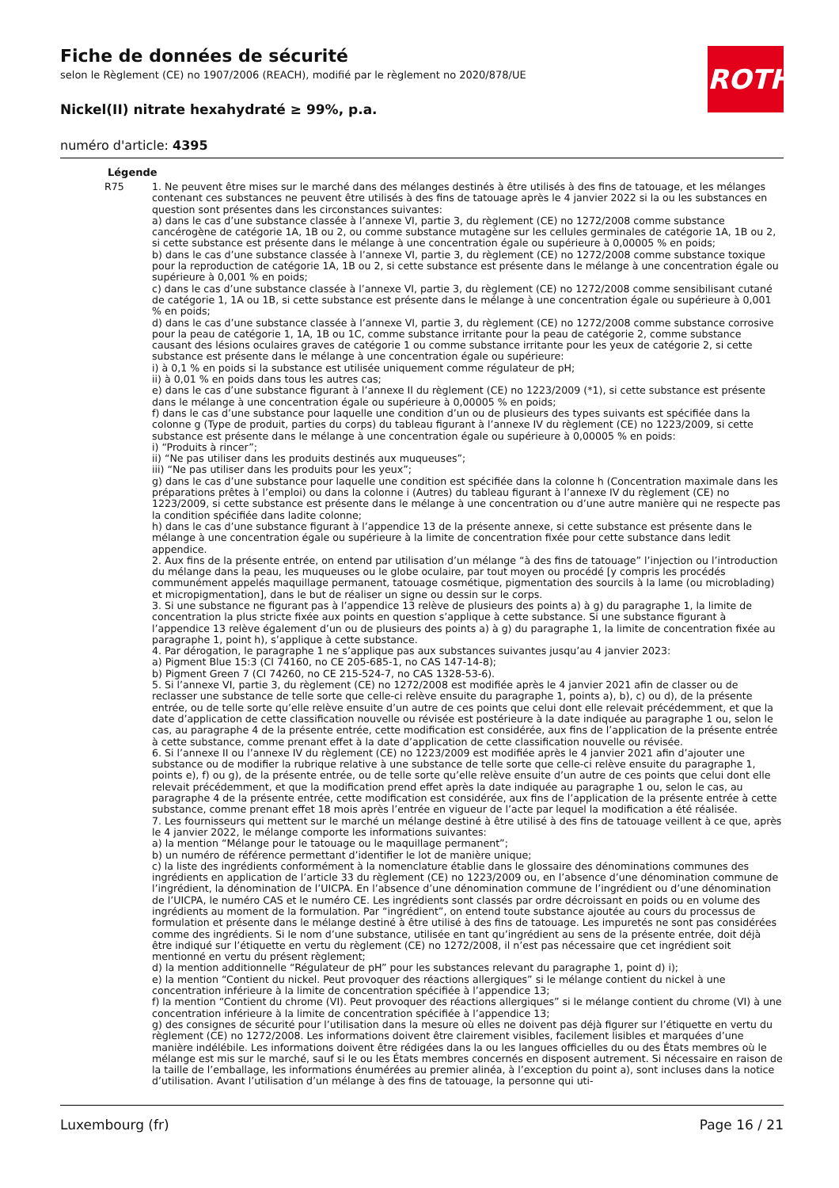ROTH
Fiche de données de sécurité
selon le Règlement (CE) no 1907/2006 (REACH), modifié par le règlement no 2020/878/UE
Nickel(II) nitrate hexahydraté ≥ 99%, p.a.
numéro d'article: 4395
Légende
| R75 | 1. Ne peuvent être mises sur le marché dans des mélanges destinés à être utilisés à des fins de tatouage, et les mélanges contenant ces substances ne peuvent être utilisés à des fins de tatouage après le 4 janvier 2022 si la ou les substances en question sont présentes dans les circonstances suivantes: a) dans le cas d’une substance classée à l’annexe VI, partie 3, du règlement (CE) no 1272/2008 comme substance cancérogène de catégorie 1A, 1B ou 2, ou comme substance mutagène sur les cellules germinales de catégorie 1A, 1B ou 2, si cette substance est présente dans le mélange à une concentration égale ou supérieure à 0,00005 % en poids; b) dans le cas d’une substance classée à l’annexe VI, partie 3, du règlement (CE) no 1272/2008 comme substance toxique pour la reproduction de catégorie 1A, 1B ou 2, si cette substance est présente dans le mélange à une concentration égale ou supérieure à 0,001 % en poids; c) dans le cas d’une substance classée à l’annexe VI, partie 3, du règlement (CE) no 1272/2008 comme sensibilisant cutané de catégorie 1, 1A ou 1B, si cette substance est présente dans le mélange à une concentration égale ou supérieure à 0,001 % en poids; d) dans le cas d’une substance classée à l’annexe VI, partie 3, du règlement (CE) no 1272/2008 comme substance corrosive pour la peau de catégorie 1, 1A, 1B ou 1C, comme substance irritante pour la peau de catégorie 2, comme substance causant des lésions oculaires graves de catégorie 1 ou comme substance irritante pour les yeux de catégorie 2, si cette substance est présente dans le mélange à une concentration égale ou supérieure: i) à 0,1 % en poids si la substance est utilisée uniquement comme régulateur de pH; ii) à 0,01 % en poids dans tous les autres cas; e) dans le cas d’une substance figurant à l’annexe II du règlement (CE) no 1223/2009 (*1), si cette substance est présente dans le mélange à une concentration égale ou supérieure à 0,00005 % en poids; f) dans le cas d’une substance pour laquelle une condition d’un ou de plusieurs des types suivants est spécifiée dans la colonne g (Type de produit, parties du corps) du tableau figurant à l’annexe IV du règlement (CE) no 1223/2009, si cette substance est présente dans le mélange à une concentration égale ou supérieure à 0,00005 % en poids: i) “Produits à rincer”; ii) “Ne pas utiliser dans les produits destinés aux muqueuses”; iii) “Ne pas utiliser dans les produits pour les yeux”; g) dans le cas d’une substance pour laquelle une condition est spécifiée dans la colonne h (Concentration maximale dans les préparations prêtes à l’emploi) ou dans la colonne i (Autres) du tableau figurant à l’annexe IV du règlement (CE) no 1223/2009, si cette substance est présente dans le mélange à une concentration ou d’une autre manière qui ne respecte pas la condition spécifiée dans ladite colonne; h) dans le cas d’une substance figurant à l’appendice 13 de la présente annexe, si cette substance est présente dans le mélange à une concentration égale ou supérieure à la limite de concentration fixée pour cette substance dans ledit appendice. 2. Aux fins de la présente entrée, on entend par utilisation d’un mélange “à des fins de tatouage” l’injection ou l’introduction du mélange dans la peau, les muqueuses ou le globe oculaire, par tout moyen ou procédé [y compris les procédés communément appelés maquillage permanent, tatouage cosmétique, pigmentation des sourcils à la lame (ou microblading) et micropigmentation], dans le but de réaliser un signe ou dessin sur le corps. 3. Si une substance ne figurant pas à l’appendice 13 relève de plusieurs des points a) à g) du paragraphe 1, la limite de concentration la plus stricte fixée aux points en question s’applique à cette substance. Si une substance figurant à l’appendice 13 relève également d’un ou de plusieurs des points a) à g) du paragraphe 1, la limite de concentration fixée au paragraphe 1, point h), s’applique à cette substance. 4. Par dérogation, le paragraphe 1 ne s’applique pas aux substances suivantes jusqu’au 4 janvier 2023: a) Pigment Blue 15:3 (CI 74160, no CE 205-685-1, no CAS 147-14-8); b) Pigment Green 7 (CI 74260, no CE 215-524-7, no CAS 1328-53-6). 5. Si l’annexe VI, partie 3, du règlement (CE) no 1272/2008 est modifiée après le 4 janvier 2021 afin de classer ou de reclasser une substance de telle sorte que celle-ci relève ensuite du paragraphe 1, points a), b), c) ou d), de la présente entrée, ou de telle sorte qu’elle relève ensuite d’un autre de ces points que celui dont elle relevait précédemment, et que la date d’application de cette classification nouvelle ou révisée est postérieure à la date indiquée au paragraphe 1 ou, selon le cas, au paragraphe 4 de la présente entrée, cette modification est considérée, aux fins de l’application de la présente entrée à cette substance, comme prenant effet à la date d’application de cette classification nouvelle ou révisée. 6. Si l’annexe II ou l’annexe IV du règlement (CE) no 1223/2009 est modifiée après le 4 janvier 2021 afin d’ajouter une substance ou de modifier la rubrique relative à une substance de telle sorte que celle-ci relève ensuite du paragraphe 1, points e), f) ou g), de la présente entrée, ou de telle sorte qu’elle relève ensuite d’un autre de ces points que celui dont elle relevait précédemment, et que la modification prend effet après la date indiquée au paragraphe 1 ou, selon le cas, au paragraphe 4 de la présente entrée, cette modification est considérée, aux fins de l’application de la présente entrée à cette substance, comme prenant effet 18 mois après l’entrée en vigueur de l’acte par lequel la modification a été réalisée. 7. Les fournisseurs qui mettent sur le marché un mélange destiné à être utilisé à des fins de tatouage veillent à ce que, après le 4 janvier 2022, le mélange comporte les informations suivantes: a) la mention “Mélange pour le tatouage ou le maquillage permanent”; b) un numéro de référence permettant d’identifier le lot de manière unique; c) la liste des ingrédients conformément à la nomenclature établie dans le glossaire des dénominations communes des ingrédients en application de l’article 33 du règlement (CE) no 1223/2009 ou, en l’absence d’une dénomination commune de l’ingrédient, la dénomination de l’UICPA. En l’absence d’une dénomination commune de l’ingrédient ou d’une dénomination de l’UICPA, le numéro CAS et le numéro CE. Les ingrédients sont classés par ordre décroissant en poids ou en volume des ingrédients au moment de la formulation. Par “ingrédient”, on entend toute substance ajoutée au cours du processus de formulation et présente dans le mélange destiné à être utilisé à des fins de tatouage. Les impuretés ne sont pas considérées comme des ingrédients. Si le nom d’une substance, utilisée en tant qu’ingrédient au sens de la présente entrée, doit déjà être indiqué sur l’étiquette en vertu du règlement (CE) no 1272/2008, il n’est pas nécessaire que cet ingrédient soit mentionné en vertu du présent règlement; d) la mention additionnelle “Régulateur de pH” pour les substances relevant du paragraphe 1, point d) i); e) la mention “Contient du nickel. Peut provoquer des réactions allergiques” si le mélange contient du nickel à une concentration inférieure à la limite de concentration spécifiée à l’appendice 13; f) la mention “Contient du chrome (VI). Peut provoquer des réactions allergiques” si le mélange contient du chrome (VI) à une concentration inférieure à la limite de concentration spécifiée à l’appendice 13; g) des consignes de sécurité pour l’utilisation dans la mesure où elles ne doivent pas déjà figurer sur l’étiquette en vertu du règlement (CE) no 1272/2008. Les informations doivent être clairement visibles, facilement lisibles et marquées d’une manière indélébile. Les informations doivent être rédigées dans la ou les langues officielles du ou des États membres où le mélange est mis sur le marché, sauf si le ou les États membres concernés en disposent autrement. Si nécessaire en raison de la taille de l’emballage, les informations énumérées au premier alinéa, à l’exception du point a), sont incluses dans la notice d’utilisation. Avant l’utilisation d’un mélange à des fins de tatouage, la personne qui uti- |
Luxembourg (fr) Page 16 / 21